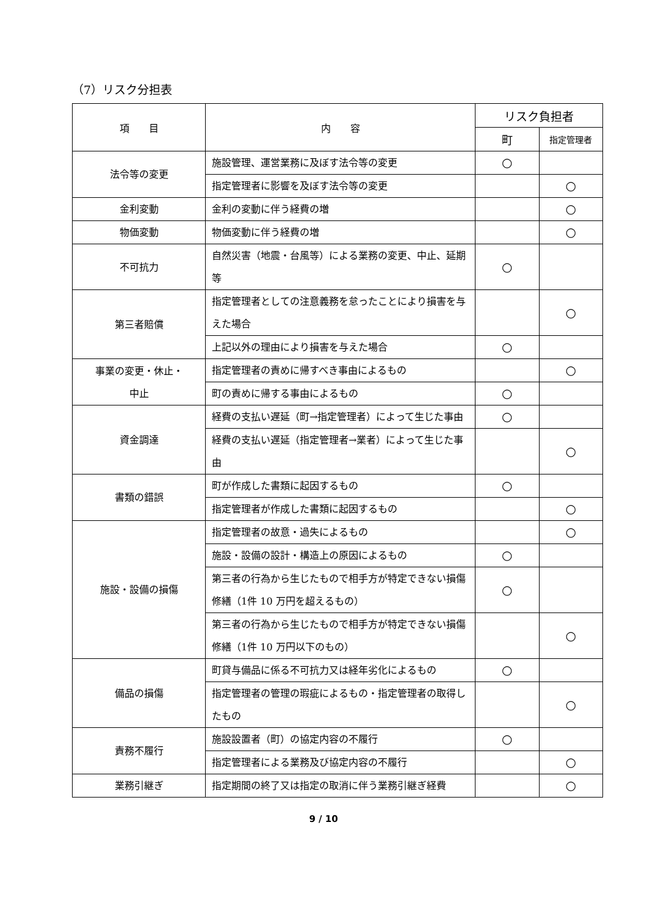（7）リスク分担表
| 項 目 | 内 容 | リスク負担者 | |
| --- | --- | --- | --- |
| | | 町 | 指定管理者 |
| 法令等の変更 | 施設管理、運営業務に及ぼす法令等の変更 | ○ | |
| | 指定管理者に影響を及ぼす法令等の変更 | | ○ |
| 金利変動 | 金利の変動に伴う経費の増 | | ○ |
| 物価変動 | 物価変動に伴う経費の増 | | ○ |
| 不可抗力 | 自然災害（地震・台風等）による業務の変更、中止、延期等 | ○ | |
| 第三者賠償 | 指定管理者としての注意義務を怠ったことにより損害を与えた場合 | | ○ |
| | 上記以外の理由により損害を与えた場合 | ○ | |
| 事業の変更・休止・ 中止 | 指定管理者の責めに帰すべき事由によるもの | | ○ |
| | 町の責めに帰する事由によるもの | ○ | |
| 資金調達 | 経費の支払い遅延（町→指定管理者）によって生じた事由 | ○ | |
| | 経費の支払い遅延（指定管理者→業者）によって生じた事由 | | ○ |
| 書類の錯誤 | 町が作成した書類に起因するもの | ○ | |
| | 指定管理者が作成した書類に起因するもの | | ○ |
| 施設・設備の損傷 | 指定管理者の故意・過失によるもの | | ○ |
| | 施設・設備の設計・構造上の原因によるもの | ○ | |
| | 第三者の行為から生じたもので相手方が特定できない損傷修繕（1件 10 万円を超えるもの） | ○ | |
| | 第三者の行為から生じたもので相手方が特定できない損傷修繕（1件 10 万円以下のもの） | | ○ |
| 備品の損傷 | 町貸与備品に係る不可抗力又は経年劣化によるもの | ○ | |
| | 指定管理者の管理の瑕疵によるもの・指定管理者の取得したもの | | ○ |
| 責務不履行 | 施設設置者（町）の協定内容の不履行 | ○ | |
| | 指定管理者による業務及び協定内容の不履行 | | ○ |
| 業務引継ぎ | 指定期間の終了又は指定の取消に伴う業務引継ぎ経費 | | ○ |
9 / 10